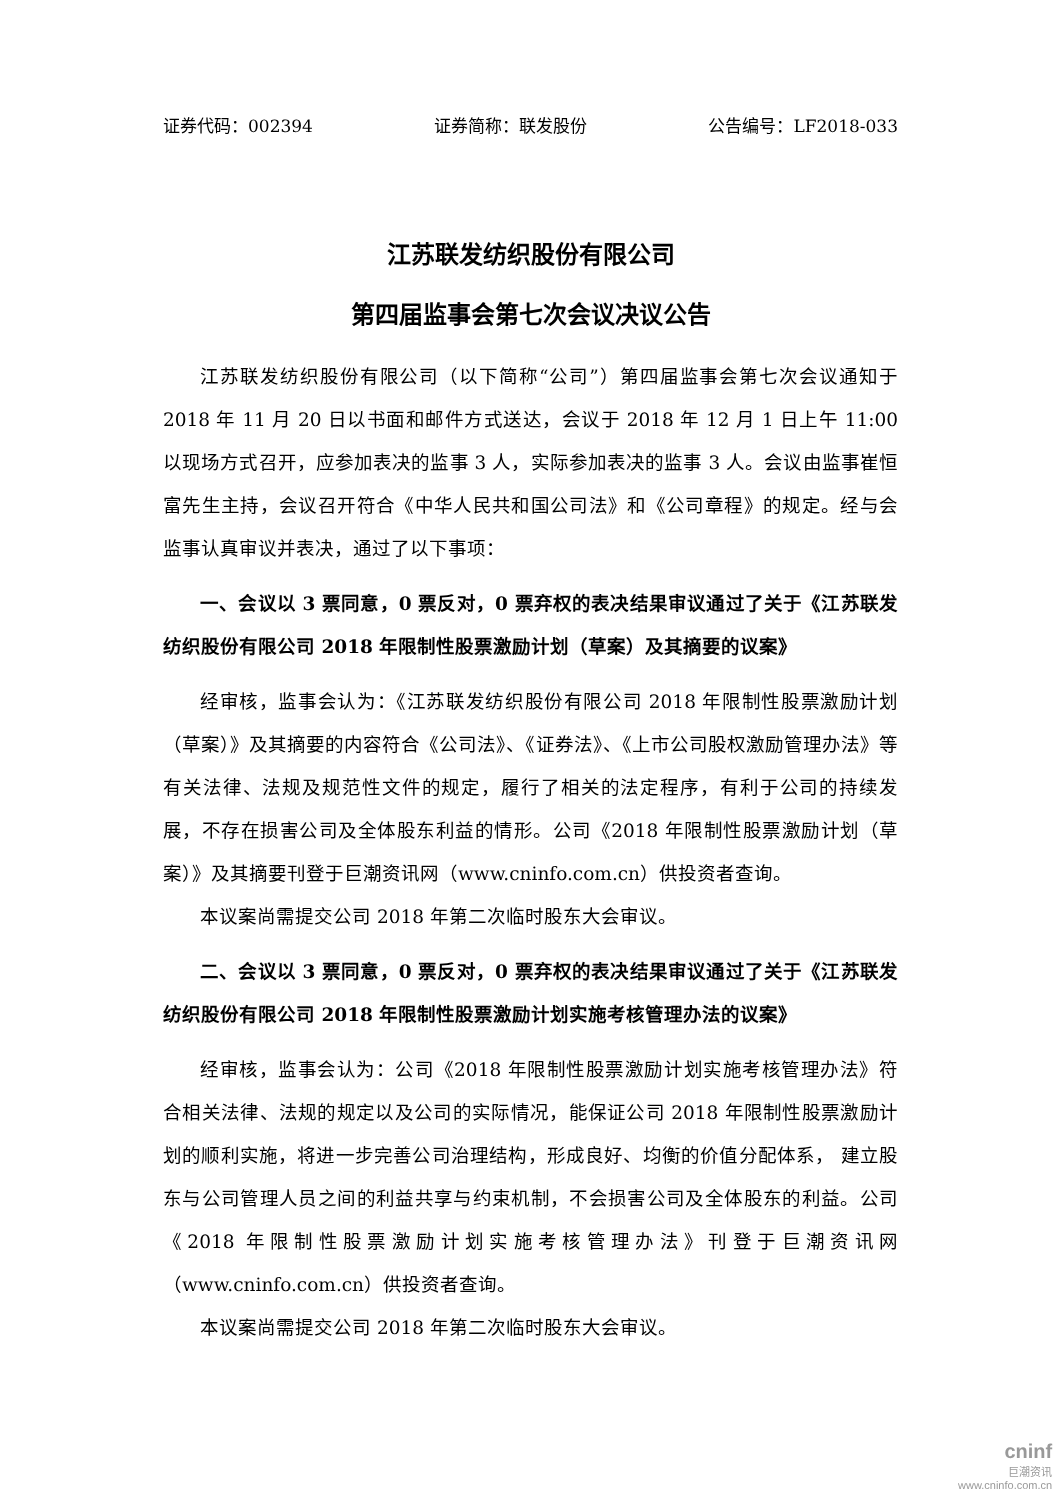证券代码：002394 证券简称：联发股份 公告编号：LF2018-033
江苏联发纺织股份有限公司
第四届监事会第七次会议决议公告
江苏联发纺织股份有限公司（以下简称“公司”）第四届监事会第七次会议通知于 2018 年 11 月 20 日以书面和邮件方式送达，会议于 2018 年 12 月 1 日上午 11:00 以现场方式召开，应参加表决的监事 3 人，实际参加表决的监事 3 人。会议由监事崔恒富先生主持，会议召开符合《中华人民共和国公司法》和《公司章程》的规定。经与会监事认真审议并表决，通过了以下事项：
一、会议以 3 票同意，0 票反对，0 票弃权的表决结果审议通过了关于《江苏联发纺织股份有限公司 2018 年限制性股票激励计划（草案）及其摘要的议案》
经审核，监事会认为：《江苏联发纺织股份有限公司 2018 年限制性股票激励计划（草案）》及其摘要的内容符合《公司法》、《证券法》、《上市公司股权激励管理办法》等有关法律、法规及规范性文件的规定，履行了相关的法定程序，有利于公司的持续发展，不存在损害公司及全体股东利益的情形。公司《2018 年限制性股票激励计划（草案）》及其摘要刊登于巨潮资讯网（www.cninfo.com.cn）供投资者查询。
本议案尚需提交公司 2018 年第二次临时股东大会审议。
二、会议以 3 票同意，0 票反对，0 票弃权的表决结果审议通过了关于《江苏联发纺织股份有限公司 2018 年限制性股票激励计划实施考核管理办法的议案》
经审核，监事会认为：公司《2018 年限制性股票激励计划实施考核管理办法》符合相关法律、法规的规定以及公司的实际情况，能保证公司 2018 年限制性股票激励计划的顺利实施，将进一步完善公司治理结构，形成良好、均衡的价值分配体系， 建立股东与公司管理人员之间的利益共享与约束机制，不会损害公司及全体股东的利益。公司《2018 年限制性股票激励计划实施考核管理办法》刊登于巨潮资讯网 （www.cninfo.com.cn）供投资者查询。
本议案尚需提交公司 2018 年第二次临时股东大会审议。
cninf
巨潮资讯
www.cninfo.com.cn